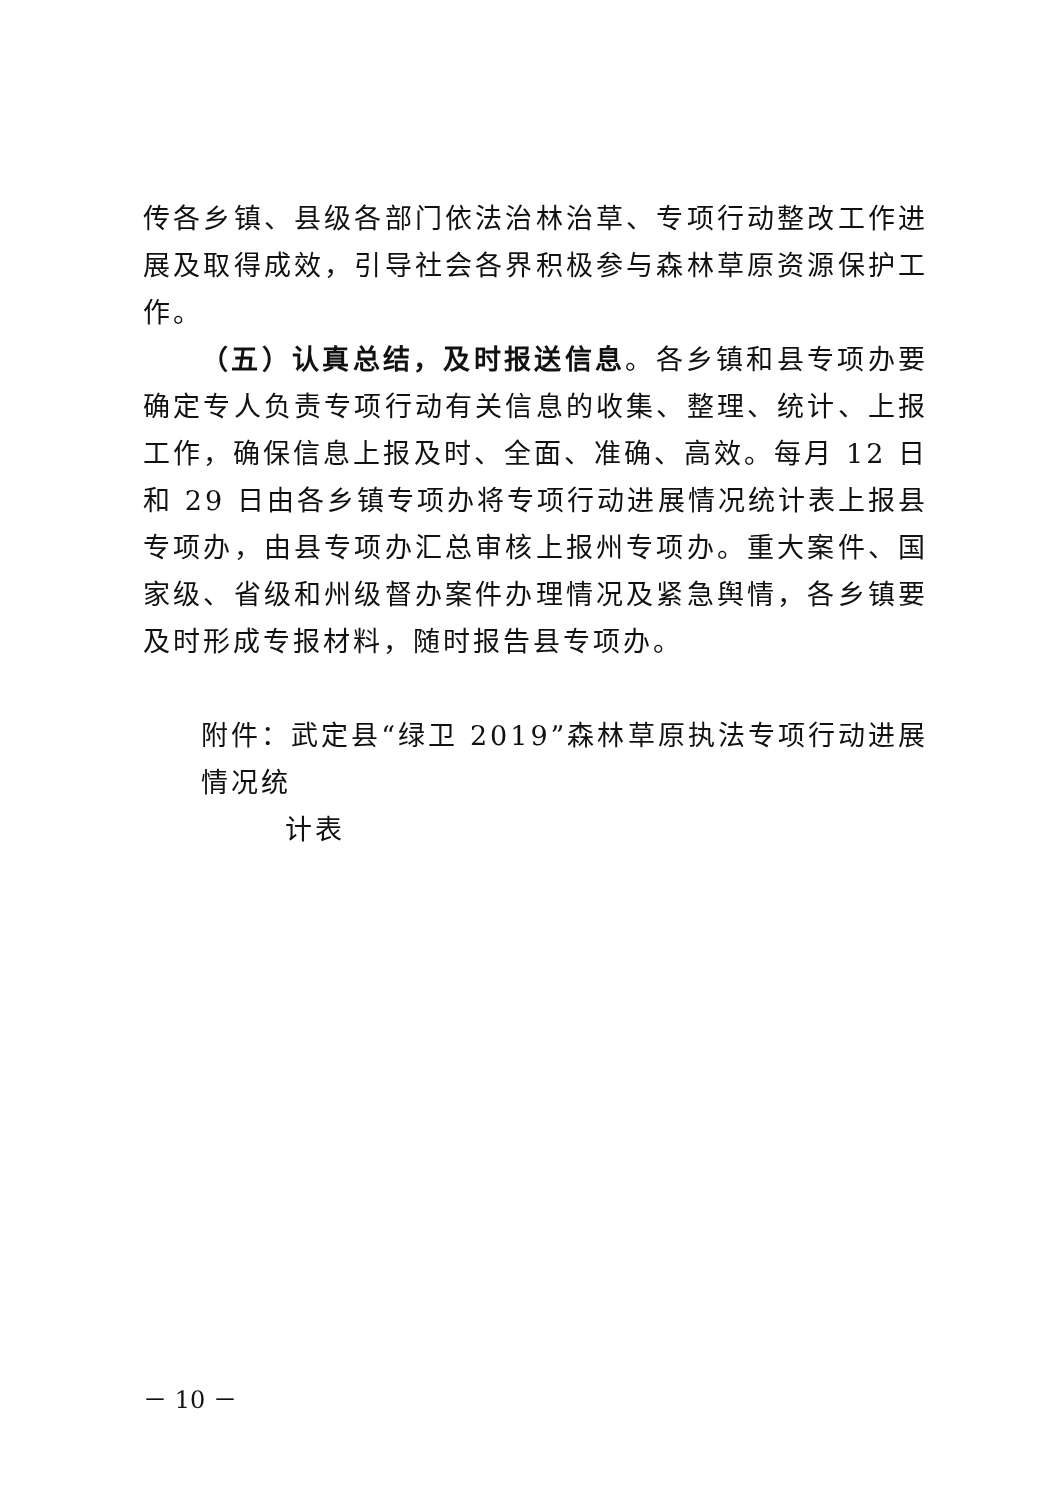传各乡镇、县级各部门依法治林治草、专项行动整改工作进展及取得成效，引导社会各界积极参与森林草原资源保护工作。
（五）认真总结，及时报送信息。各乡镇和县专项办要确定专人负责专项行动有关信息的收集、整理、统计、上报工作，确保信息上报及时、全面、准确、高效。每月 12 日和 29 日由各乡镇专项办将专项行动进展情况统计表上报县专项办，由县专项办汇总审核上报州专项办。重大案件、国家级、省级和州级督办案件办理情况及紧急舆情，各乡镇要及时形成专报材料，随时报告县专项办。
附件：武定县“绿卫 2019”森林草原执法专项行动进展情况统
计表
－ 10 －